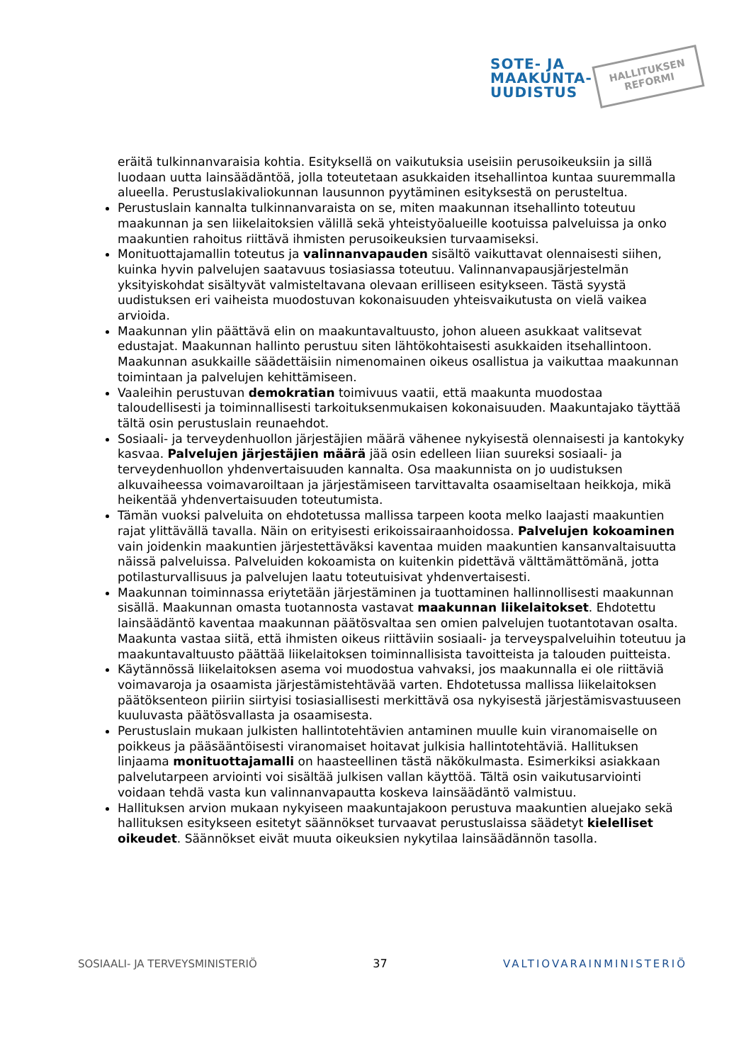SOTE- JA
MAAKUNTA-
UUDISTUS
HALLITUKSEN
REFORMI
eräitä tulkinnanvaraisia kohtia. Esityksellä on vaikutuksia useisiin perusoikeuksiin ja sillä luodaan uutta lainsäädäntöä, jolla toteutetaan asukkaiden itsehallintoa kuntaa suuremmalla alueella. Perustuslakivaliokunnan lausunnon pyytäminen esityksestä on perusteltua.
Perustuslain kannalta tulkinnanvaraista on se, miten maakunnan itsehallinto toteutuu maakunnan ja sen liikelaitoksien välillä sekä yhteistyöalueille kootuissa palveluissa ja onko maakuntien rahoitus riittävä ihmisten perusoikeuksien turvaamiseksi.
Monituottajamallin toteutus ja valinnanvapauden sisältö vaikuttavat olennaisesti siihen, kuinka hyvin palvelujen saatavuus tosiasiassa toteutuu. Valinnanvapausjärjestelmän yksityiskohdat sisältyvät valmisteltavana olevaan erilliseen esitykseen. Tästä syystä uudistuksen eri vaiheista muodostuvan kokonaisuuden yhteisvaikutusta on vielä vaikea arvioida.
Maakunnan ylin päättävä elin on maakuntavaltuusto, johon alueen asukkaat valitsevat edustajat. Maakunnan hallinto perustuu siten lähtökohtaisesti asukkaiden itsehallintoon. Maakunnan asukkaille säädettäisiin nimenomainen oikeus osallistua ja vaikuttaa maakunnan toimintaan ja palvelujen kehittämiseen.
Vaaleihin perustuvan demokratian toimivuus vaatii, että maakunta muodostaa taloudellisesti ja toiminnallisesti tarkoituksenmukaisen kokonaisuuden. Maakuntajako täyttää tältä osin perustuslain reunaehdot.
Sosiaali- ja terveydenhuollon järjestäjien määrä vähenee nykyisestä olennaisesti ja kantokyky kasvaa. Palvelujen järjestäjien määrä jää osin edelleen liian suureksi sosiaali- ja terveydenhuollon yhdenvertaisuuden kannalta. Osa maakunnista on jo uudistuksen alkuvaiheessa voimavaroiltaan ja järjestämiseen tarvittavalta osaamiseltaan heikkoja, mikä heikentää yhdenvertaisuuden toteutumista.
Tämän vuoksi palveluita on ehdotetussa mallissa tarpeen koota melko laajasti maakuntien rajat ylittävällä tavalla. Näin on erityisesti erikoissairaanhoidossa. Palvelujen kokoaminen vain joidenkin maakuntien järjestettäväksi kaventaa muiden maakuntien kansanvaltaisuutta näissä palveluissa. Palveluiden kokoamista on kuitenkin pidettävä välttämättömänä, jotta potilasturvallisuus ja palvelujen laatu toteutuisivat yhdenvertaisesti.
Maakunnan toiminnassa eriytetään järjestäminen ja tuottaminen hallinnollisesti maakunnan sisällä. Maakunnan omasta tuotannosta vastavat maakunnan liikelaitokset. Ehdotettu lainsäädäntö kaventaa maakunnan päätösvaltaa sen omien palvelujen tuotantotavan osalta. Maakunta vastaa siitä, että ihmisten oikeus riittäviin sosiaali- ja terveyspalveluihin toteutuu ja maakuntavaltuusto päättää liikelaitoksen toiminnallisista tavoitteista ja talouden puitteista.
Käytännössä liikelaitoksen asema voi muodostua vahvaksi, jos maakunnalla ei ole riittäviä voimavaroja ja osaamista järjestämistehtävää varten. Ehdotetussa mallissa liikelaitoksen päätöksenteon piiriin siirtyisi tosiasiallisesti merkittävä osa nykyisestä järjestämisvastuuseen kuuluvasta päätösvallasta ja osaamisesta.
Perustuslain mukaan julkisten hallintotehtävien antaminen muulle kuin viranomaiselle on poikkeus ja pääsääntöisesti viranomaiset hoitavat julkisia hallintotehtäviä. Hallituksen linjaama monituottajamalli on haasteellinen tästä näkökulmasta. Esimerkiksi asiakkaan palvelutarpeen arviointi voi sisältää julkisen vallan käyttöä. Tältä osin vaikutusarviointi voidaan tehdä vasta kun valinnanvapautta koskeva lainsäädäntö valmistuu.
Hallituksen arvion mukaan nykyiseen maakuntajakoon perustuva maakuntien aluejako sekä hallituksen esitykseen esitetyt säännökset turvaavat perustuslaissa säädetyt kielelliset oikeudet. Säännökset eivät muuta oikeuksien nykytilaa lainsäädännön tasolla.
SOSIAALI- JA TERVEYSMINISTERIÖ 37 VALTIOVARAINMINISTERIÖ